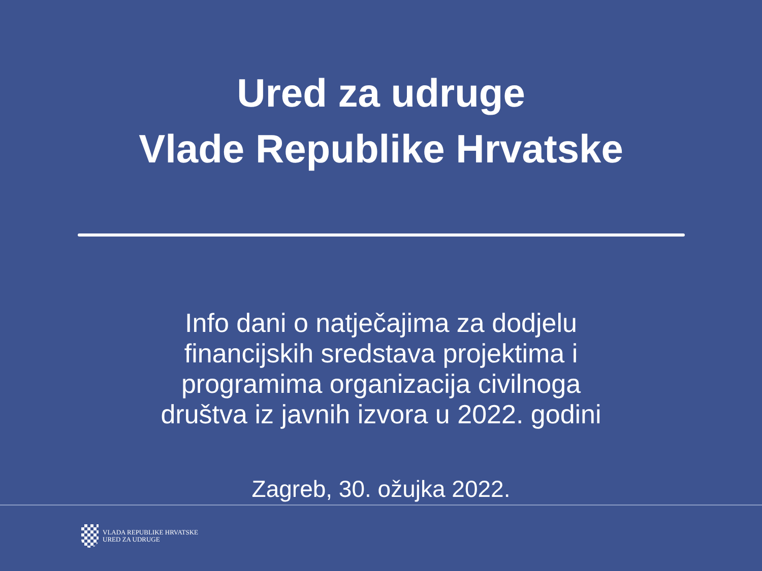Ured za udruge
Vlade Republike Hrvatske
Info dani o natječajima za dodjelu
financijskih sredstava projektima i
programima organizacija civilnoga
društva iz javnih izvora u 2022. godini
Zagreb, 30. ožujka 2022.
VLADA REPUBLIKE HRVATSKE
URED ZA UDRUGE